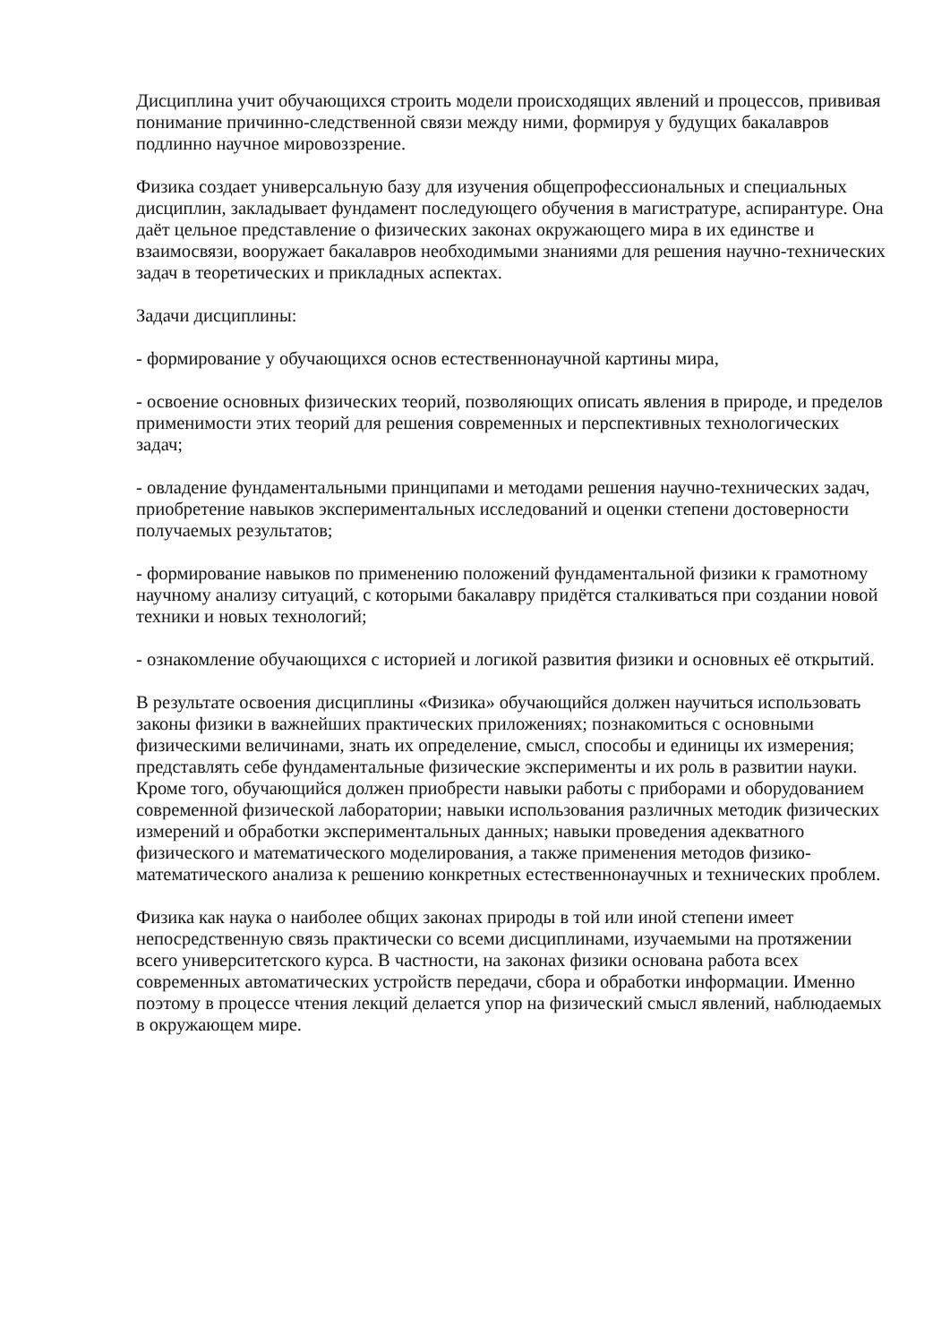Дисциплина учит обучающихся строить модели происходящих явлений и процессов, прививая понимание причинно-следственной связи между ними, формируя у будущих бакалавров подлинно научное мировоззрение.
Физика создает универсальную базу для изучения общепрофессиональных и специальных дисциплин, закладывает фундамент последующего обучения в магистратуре, аспирантуре. Она даёт цельное представление о физических законах окружающего мира в их единстве и взаимосвязи, вооружает бакалавров необходимыми знаниями для решения научно-технических задач в теоретических и прикладных аспектах.
Задачи дисциплины:
- формирование у обучающихся основ естественнонаучной картины мира,
- освоение основных физических теорий, позволяющих описать явления в природе, и пределов применимости этих теорий для решения современных и перспективных технологических задач;
- овладение фундаментальными принципами и методами решения научно-технических задач, приобретение навыков экспериментальных исследований и оценки степени достоверности получаемых результатов;
- формирование навыков по применению положений фундаментальной физики к грамотному научному анализу ситуаций, с которыми бакалавру придётся сталкиваться при создании новой техники и новых технологий;
- ознакомление обучающихся с историей и логикой развития физики и основных её открытий.
В результате освоения дисциплины «Физика» обучающийся должен научиться использовать законы физики в важнейших практических приложениях; познакомиться с основными физическими величинами, знать их определение, смысл, способы и единицы их измерения; представлять себе фундаментальные физические эксперименты и их роль в развитии науки. Кроме того, обучающийся должен приобрести навыки работы с приборами и оборудованием современной физической лаборатории; навыки использования различных методик физических измерений и обработки экспериментальных данных; навыки проведения адекватного физического и математического моделирования, а также применения методов физико-математического анализа к решению конкретных естественнонаучных и технических проблем.
Физика как наука о наиболее общих законах природы в той или иной степени имеет непосредственную связь практически со всеми дисциплинами, изучаемыми на протяжении всего университетского курса. В частности, на законах физики основана работа всех современных автоматических устройств передачи, сбора и обработки информации. Именно поэтому в процессе чтения лекций делается упор на физический смысл явлений, наблюдаемых в окружающем мире.